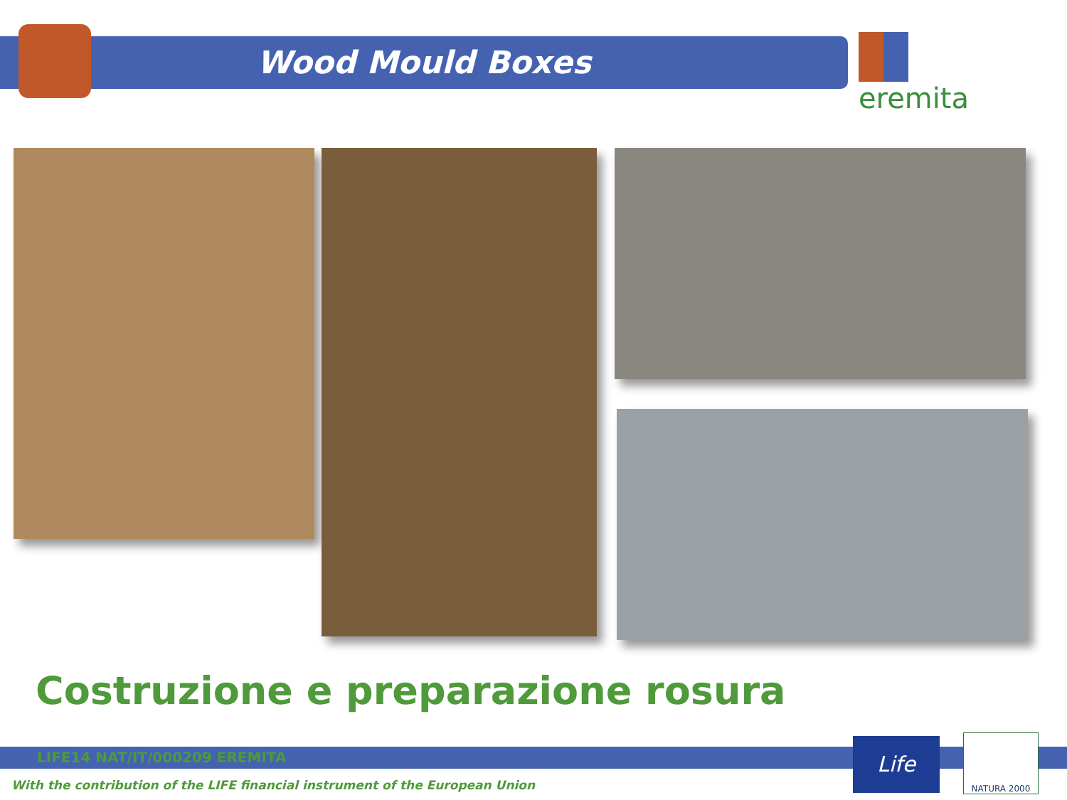Wood Mould Boxes eremita
Costruzione e preparazione rosura
LIFE14 NAT/IT/000209 EREMITA
With the contribution of the LIFE financial instrument of the European Union
Life NATURA 2000